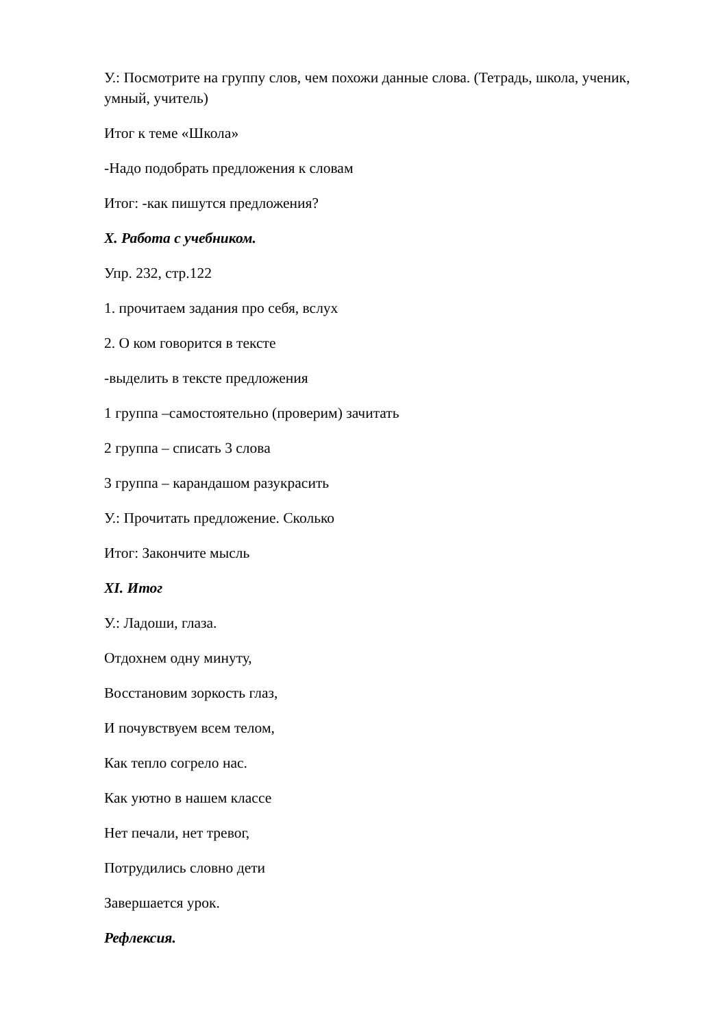У.: Посмотрите на группу слов, чем похожи данные слова. (Тетрадь, школа, ученик, умный, учитель)
Итог к теме «Школа»
-Надо подобрать предложения к словам
Итог: -как пишутся предложения?
X. Работа с учебником.
Упр. 232, стр.122
1. прочитаем задания про себя, вслух
2. О ком говорится в тексте
-выделить в тексте предложения
1 группа –самостоятельно (проверим) зачитать
2 группа – списать 3 слова
3 группа – карандашом разукрасить
У.: Прочитать предложение. Сколько
Итог: Закончите мысль
XI. Итог
У.: Ладоши, глаза.
Отдохнем одну минуту,
Восстановим зоркость глаз,
И почувствуем всем телом,
Как тепло согрело нас.
Как уютно в нашем классе
Нет печали, нет тревог,
Потрудились словно дети
Завершается урок.
Рефлексия.